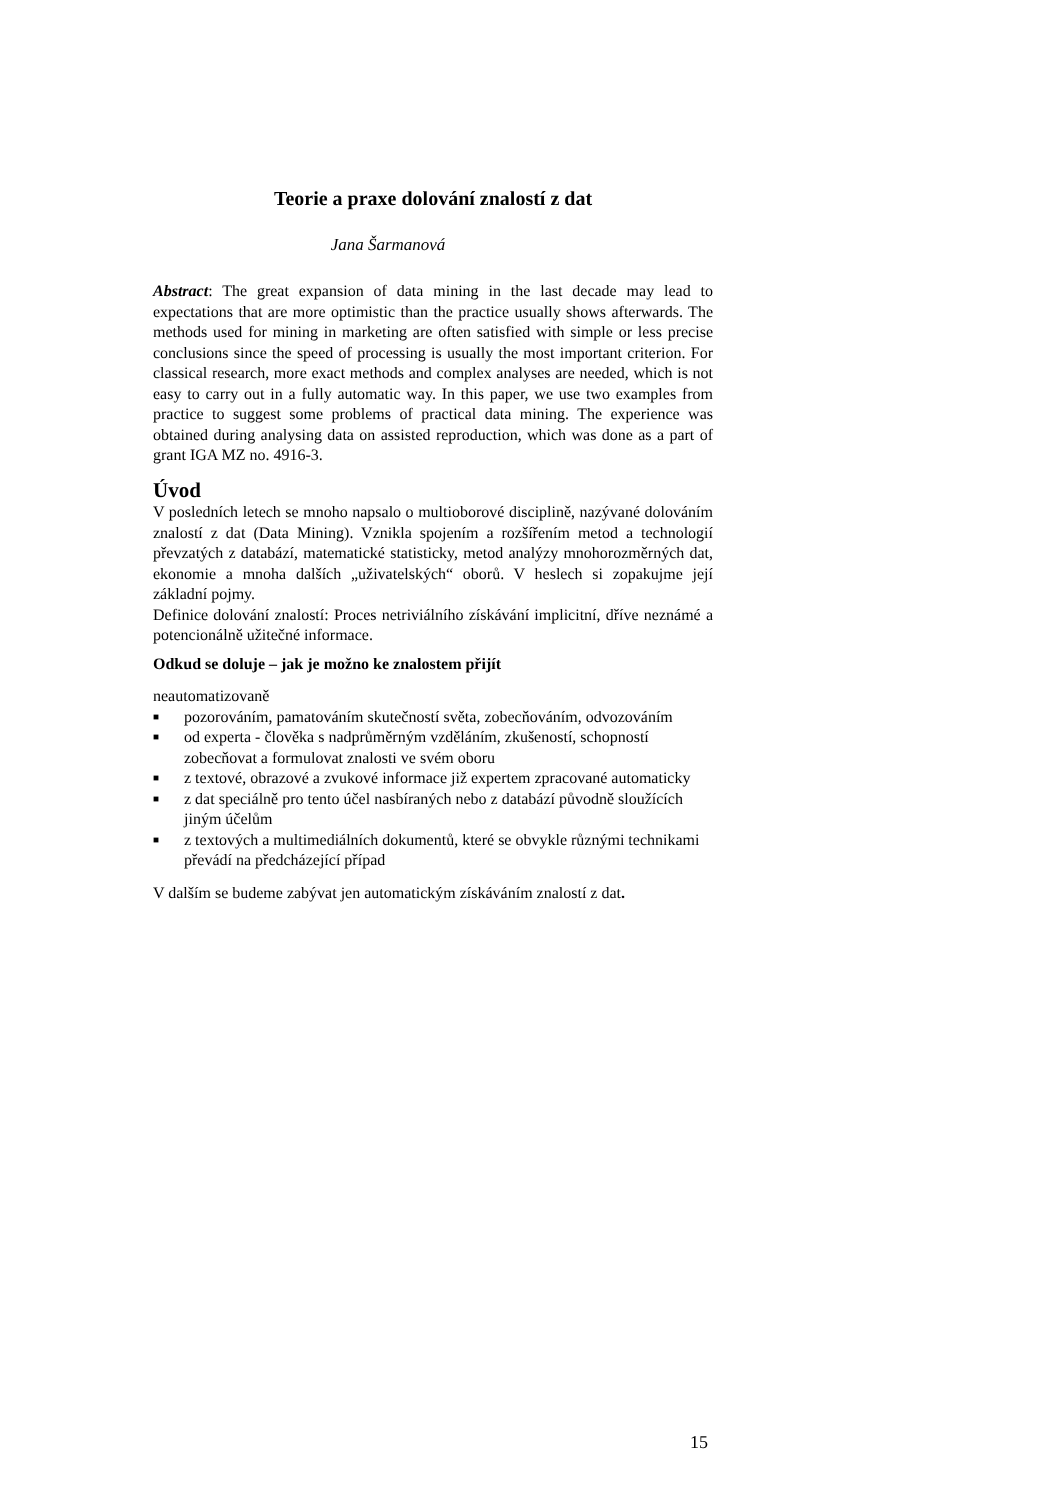Teorie a praxe dolování znalostí z dat
Jana Šarmanová
Abstract: The great expansion of data mining in the last decade may lead to expectations that are more optimistic than the practice usually shows afterwards. The methods used for mining in marketing are often satisfied with simple or less precise conclusions since the speed of processing is usually the most important criterion. For classical research, more exact methods and complex analyses are needed, which is not easy to carry out in a fully automatic way. In this paper, we use two examples from practice to suggest some problems of practical data mining. The experience was obtained during analysing data on assisted reproduction, which was done as a part of grant IGA MZ no. 4916-3.
Úvod
V posledních letech se mnoho napsalo o multioborové disciplině, nazývané dolováním znalostí z dat (Data Mining). Vznikla spojením a rozšířením metod a technologií převzatých z databází, matematické statisticky, metod analýzy mnohorozměrných dat, ekonomie a mnoha dalších „uživatelských“ oborů. V heslech si zopakujme její základní pojmy.
Definice dolování znalostí: Proces netriviálního získávání implicitní, dříve neznámé a potencionálně užitečné informace.
Odkud se doluje – jak je možno ke znalostem přijít
neautomatizovaně
■ pozorováním, pamatováním skutečností světa, zobecňováním, odvozováním
■ od experta - člověka s nadprůměrným vzděláním, zkušeností, schopností zobecňovat a formulovat znalosti ve svém oboru
■ z textové, obrazové a zvukové informace již expertem zpracované automaticky
■ z dat speciálně pro tento účel nasbíraných nebo z databází původně sloužících jiným účelům
■ z textových a multimediálních dokumentů, které se obvykle různými technikami převádí na předcházející případ
V dalším se budeme zabývat jen automatickým získáváním znalostí z dat.
15